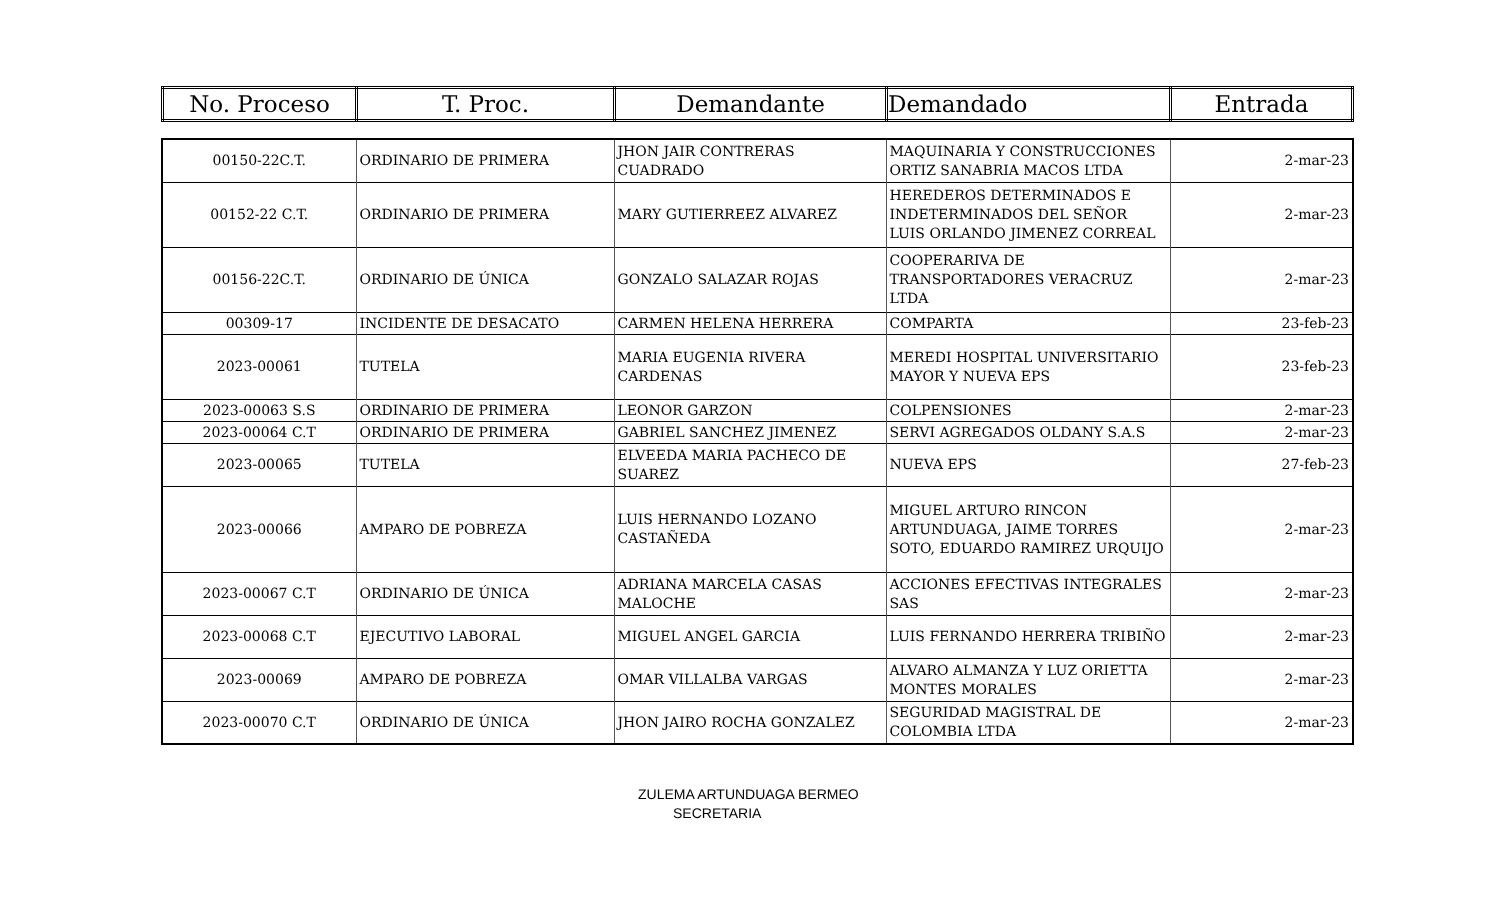| No. Proceso | T. Proc. | Demandante | Demandado | Entrada |
| --- | --- | --- | --- | --- |
| 00150-22C.T. | ORDINARIO DE PRIMERA | JHON JAIR CONTRERAS CUADRADO | MAQUINARIA Y CONSTRUCCIONES ORTIZ SANABRIA MACOS LTDA | 2-mar-23 |
| 00152-22 C.T. | ORDINARIO DE PRIMERA | MARY GUTIERREEZ ALVAREZ | HEREDEROS DETERMINADOS E INDETERMINADOS DEL SEÑOR LUIS ORLANDO JIMENEZ CORREAL | 2-mar-23 |
| 00156-22C.T. | ORDINARIO DE ÚNICA | GONZALO SALAZAR ROJAS | COOPERARIVA DE TRANSPORTADORES VERACRUZ LTDA | 2-mar-23 |
| 00309-17 | INCIDENTE DE DESACATO | CARMEN HELENA HERRERA | COMPARTA | 23-feb-23 |
| 2023-00061 | TUTELA | MARIA EUGENIA RIVERA CARDENAS | MEREDI HOSPITAL UNIVERSITARIO MAYOR Y NUEVA EPS | 23-feb-23 |
| 2023-00063 S.S | ORDINARIO DE PRIMERA | LEONOR GARZON | COLPENSIONES | 2-mar-23 |
| 2023-00064 C.T | ORDINARIO DE PRIMERA | GABRIEL SANCHEZ JIMENEZ | SERVI AGREGADOS OLDANY S.A.S | 2-mar-23 |
| 2023-00065 | TUTELA | ELVEEDA MARIA PACHECO DE SUAREZ | NUEVA EPS | 27-feb-23 |
| 2023-00066 | AMPARO DE POBREZA | LUIS HERNANDO LOZANO CASTAÑEDA | MIGUEL ARTURO RINCON ARTUNDUAGA, JAIME TORRES SOTO, EDUARDO RAMIREZ URQUIJO | 2-mar-23 |
| 2023-00067 C.T | ORDINARIO DE ÚNICA | ADRIANA MARCELA CASAS MALOCHE | ACCIONES EFECTIVAS INTEGRALES SAS | 2-mar-23 |
| 2023-00068 C.T | EJECUTIVO LABORAL | MIGUEL ANGEL GARCIA | LUIS FERNANDO HERRERA TRIBIÑO | 2-mar-23 |
| 2023-00069 | AMPARO DE POBREZA | OMAR VILLALBA VARGAS | ALVARO ALMANZA Y LUZ ORIETTA MONTES MORALES | 2-mar-23 |
| 2023-00070 C.T | ORDINARIO DE ÚNICA | JHON JAIRO ROCHA GONZALEZ | SEGURIDAD MAGISTRAL DE COLOMBIA LTDA | 2-mar-23 |
ZULEMA ARTUNDUAGA BERMEO
SECRETARIA